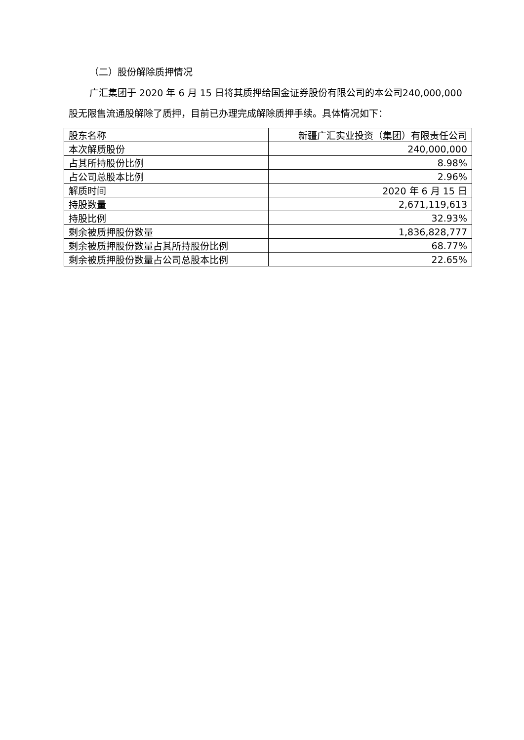（二）股份解除质押情况
广汇集团于 2020 年 6 月 15 日将其质押给国金证券股份有限公司的本公司240,000,000 股无限售流通股解除了质押，目前已办理完成解除质押手续。具体情况如下：
| 股东名称 | 新疆广汇实业投资（集团）有限责任公司 |
| 本次解质股份 | 240,000,000 |
| 占其所持股份比例 | 8.98% |
| 占公司总股本比例 | 2.96% |
| 解质时间 | 2020 年 6 月 15 日 |
| 持股数量 | 2,671,119,613 |
| 持股比例 | 32.93% |
| 剩余被质押股份数量 | 1,836,828,777 |
| 剩余被质押股份数量占其所持股份比例 | 68.77% |
| 剩余被质押股份数量占公司总股本比例 | 22.65% |